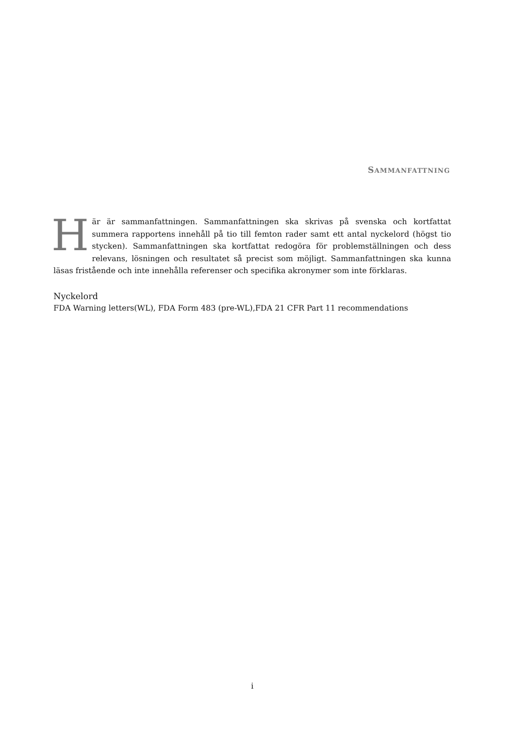SAMMANFATTNING
Här är sammanfattningen. Sammanfattningen ska skrivas på svenska och kortfattat summera rapportens innehåll på tio till femton rader samt ett antal nyckelord (högst tio stycken). Sammanfattningen ska kortfattat redogöra för problemställningen och dess relevans, lösningen och resultatet så precist som möjligt. Sammanfattningen ska kunna läsas fristående och inte innehålla referenser och specifika akronymer som inte förklaras.
Nyckelord
FDA Warning letters(WL), FDA Form 483 (pre-WL),FDA 21 CFR Part 11 recommendations
i